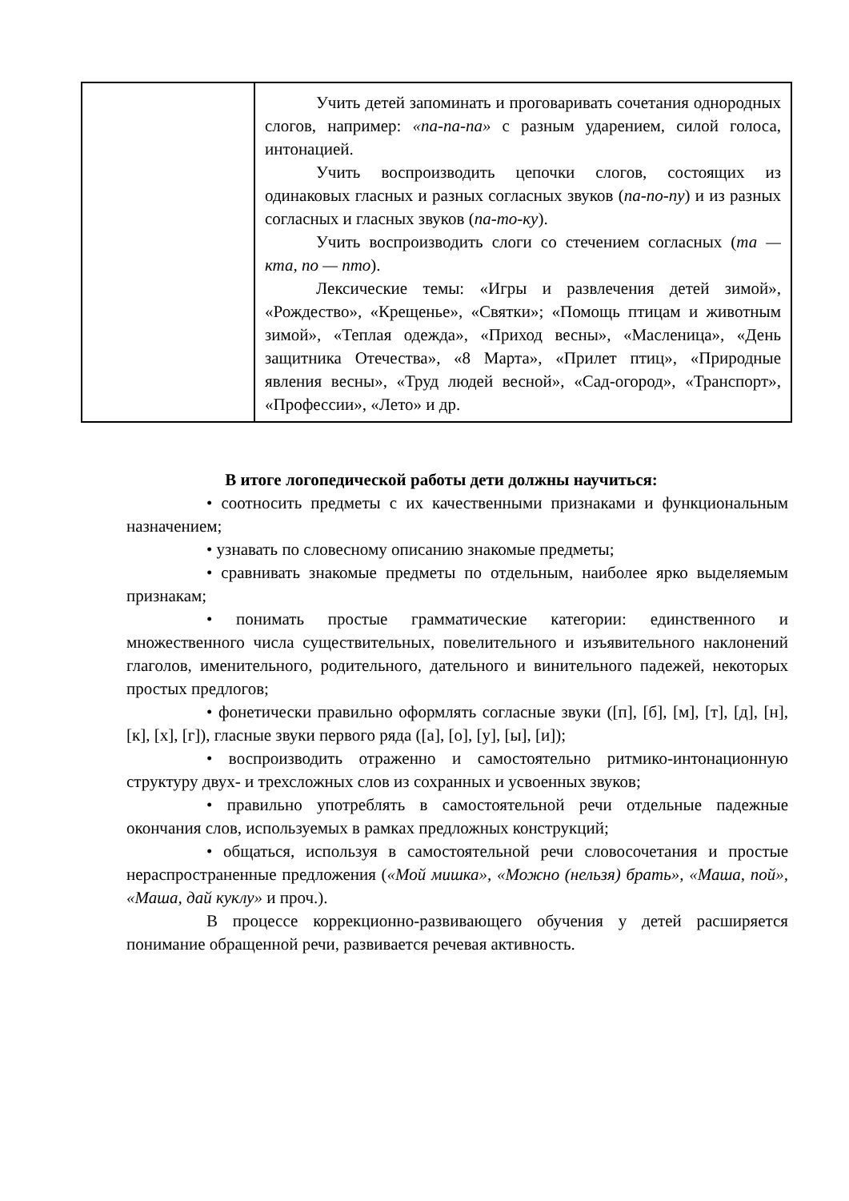| | Учить детей запоминать и проговаривать сочетания однородных слогов, например: «па-па-па» с разным ударением, силой голоса, интонацией. Учить воспроизводить цепочки слогов, состоящих из одинаковых гласных и разных согласных звуков ( па-по-пу ) и из разных согласных и гласных звуков ( па-то-ку ). Учить воспроизводить слоги со стечением согласных ( та — кта, по — пто ). Лексические темы: «Игры и развлечения детей зимой», «Рождество», «Крещенье», «Святки»; «Помощь птицам и животным зимой», «Теплая одежда», «Приход весны», «Масленица», «День защитника Отечества», «8 Марта», «Прилет птиц», «Природные явления весны», «Труд людей весной», «Сад-огород», «Транспорт», «Профессии», «Лето» и др. |
В итоге логопедической работы дети должны научиться:
• соотносить предметы с их качественными признаками и функциональным назначением;
• узнавать по словесному описанию знакомые предметы;
• сравнивать знакомые предметы по отдельным, наиболее ярко выделяемым признакам;
• понимать простые грамматические категории: единственного и множественного числа существительных, повелительного и изъявительного наклонений глаголов, именительного, родительного, дательного и винительного падежей, некоторых простых предлогов;
• фонетически правильно оформлять согласные звуки ([п], [б], [м], [т], [д], [н], [к], [х], [г]), гласные звуки первого ряда ([а], [о], [у], [ы], [и]);
• воспроизводить отраженно и самостоятельно ритмико-интонационную структуру двух- и трехсложных слов из сохранных и усвоенных звуков;
• правильно употреблять в самостоятельной речи отдельные падежные окончания слов, используемых в рамках предложных конструкций;
• общаться, используя в самостоятельной речи словосочетания и простые нераспространенные предложения («Мой мишка», «Можно (нельзя) брать», «Маша, пой», «Маша, дай куклу» и проч.).
В процессе коррекционно-развивающего обучения у детей расширяется понимание обращенной речи, развивается речевая активность.